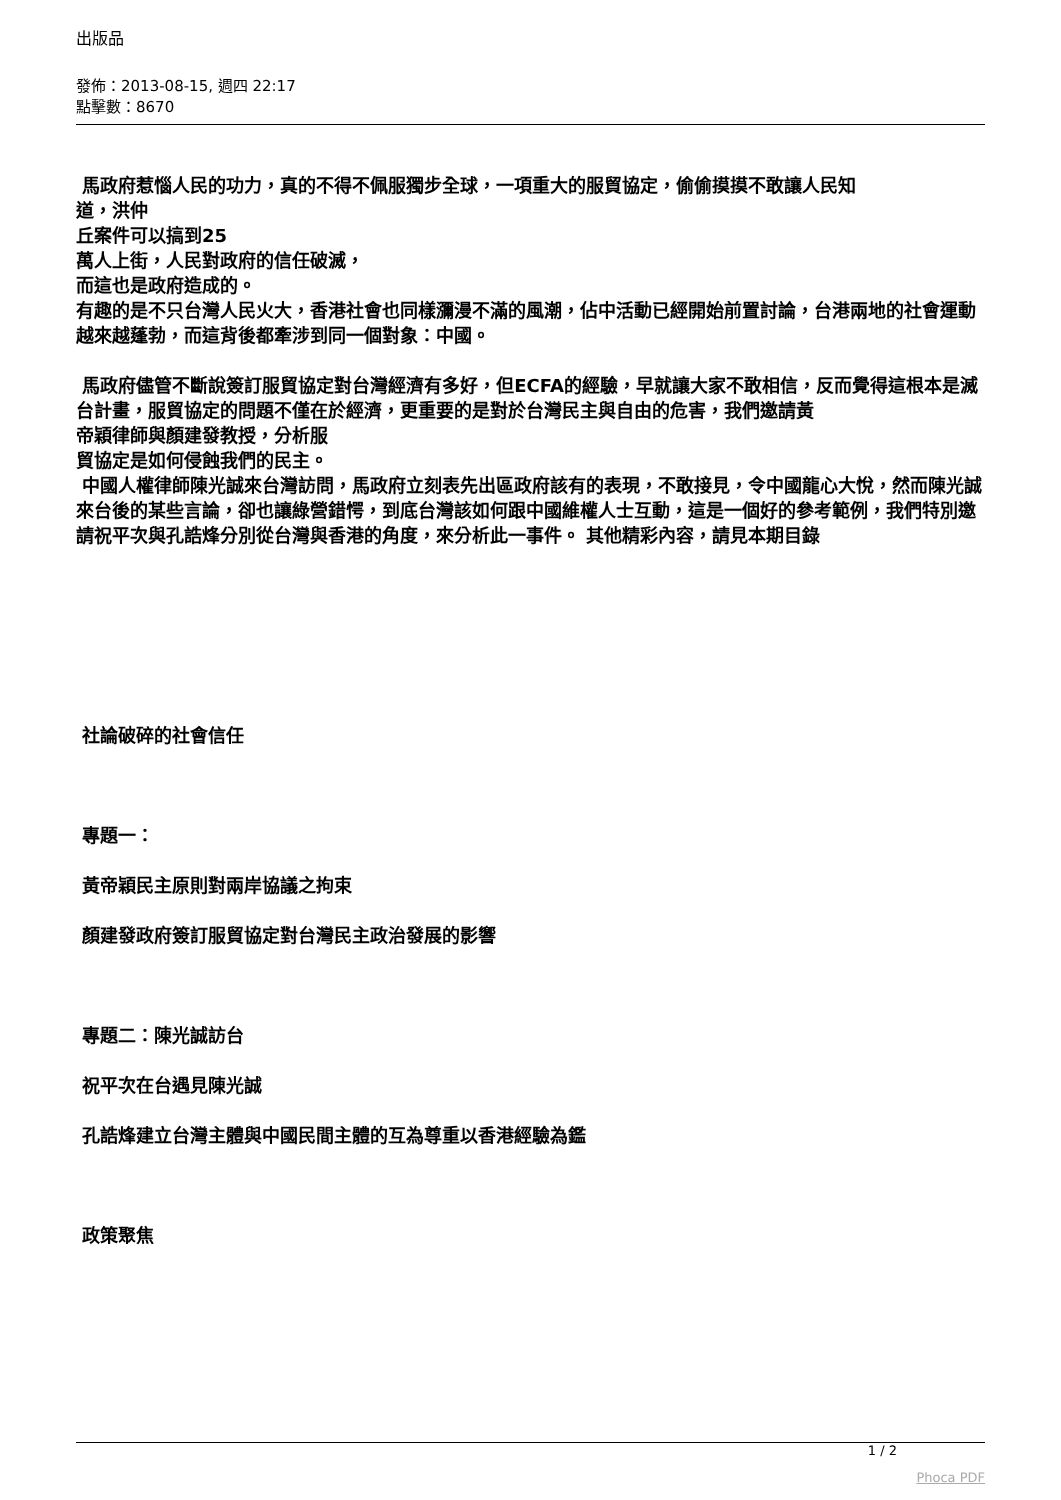出版品
發佈：2013-08-15, 週四 22:17
點擊數：8670
馬政府惹惱人民的功力，真的不得不佩服獨步全球，一項重大的服貿協定，偷偷摸摸不敢讓人民知
道，洪仲
丘案件可以搞到25
萬人上街，人民對政府的信任破滅，
而這也是政府造成的。
有趣的是不只台灣人民火大，香港社會也同樣瀰漫不滿的風潮，佔中活動已經開始前置討論，台港兩地的社會運動越來越蓬勃，而這背後都牽涉到同一個對象：中國。
馬政府儘管不斷說簽訂服貿協定對台灣經濟有多好，但ECFA的經驗，早就讓大家不敢相信，反而覺得這根本是滅台計畫，服貿協定的問題不僅在於經濟，更重要的是對於台灣民主與自由的危害，我們邀請黃
帝穎律師與顏建發教授，分析服
貿協定是如何侵蝕我們的民主。
中國人權律師陳光誠來台灣訪問，馬政府立刻表先出區政府該有的表現，不敢接見，令中國龍心大悅，然而陳光誠來台後的某些言論，卻也讓綠營錯愕，到底台灣該如何跟中國維權人士互動，這是一個好的參考範例，我們特別邀請祝平次與孔誥烽分別從台灣與香港的角度，來分析此一事件。 其他精彩內容，請見本期目錄
社論破碎的社會信任
專題一：
黃帝穎民主原則對兩岸協議之拘束
顏建發政府簽訂服貿協定對台灣民主政治發展的影響
專題二：陳光誠訪台
祝平次在台遇見陳光誠
孔誥烽建立台灣主體與中國民間主體的互為尊重以香港經驗為鑑
政策聚焦
1 / 2
Phoca PDF